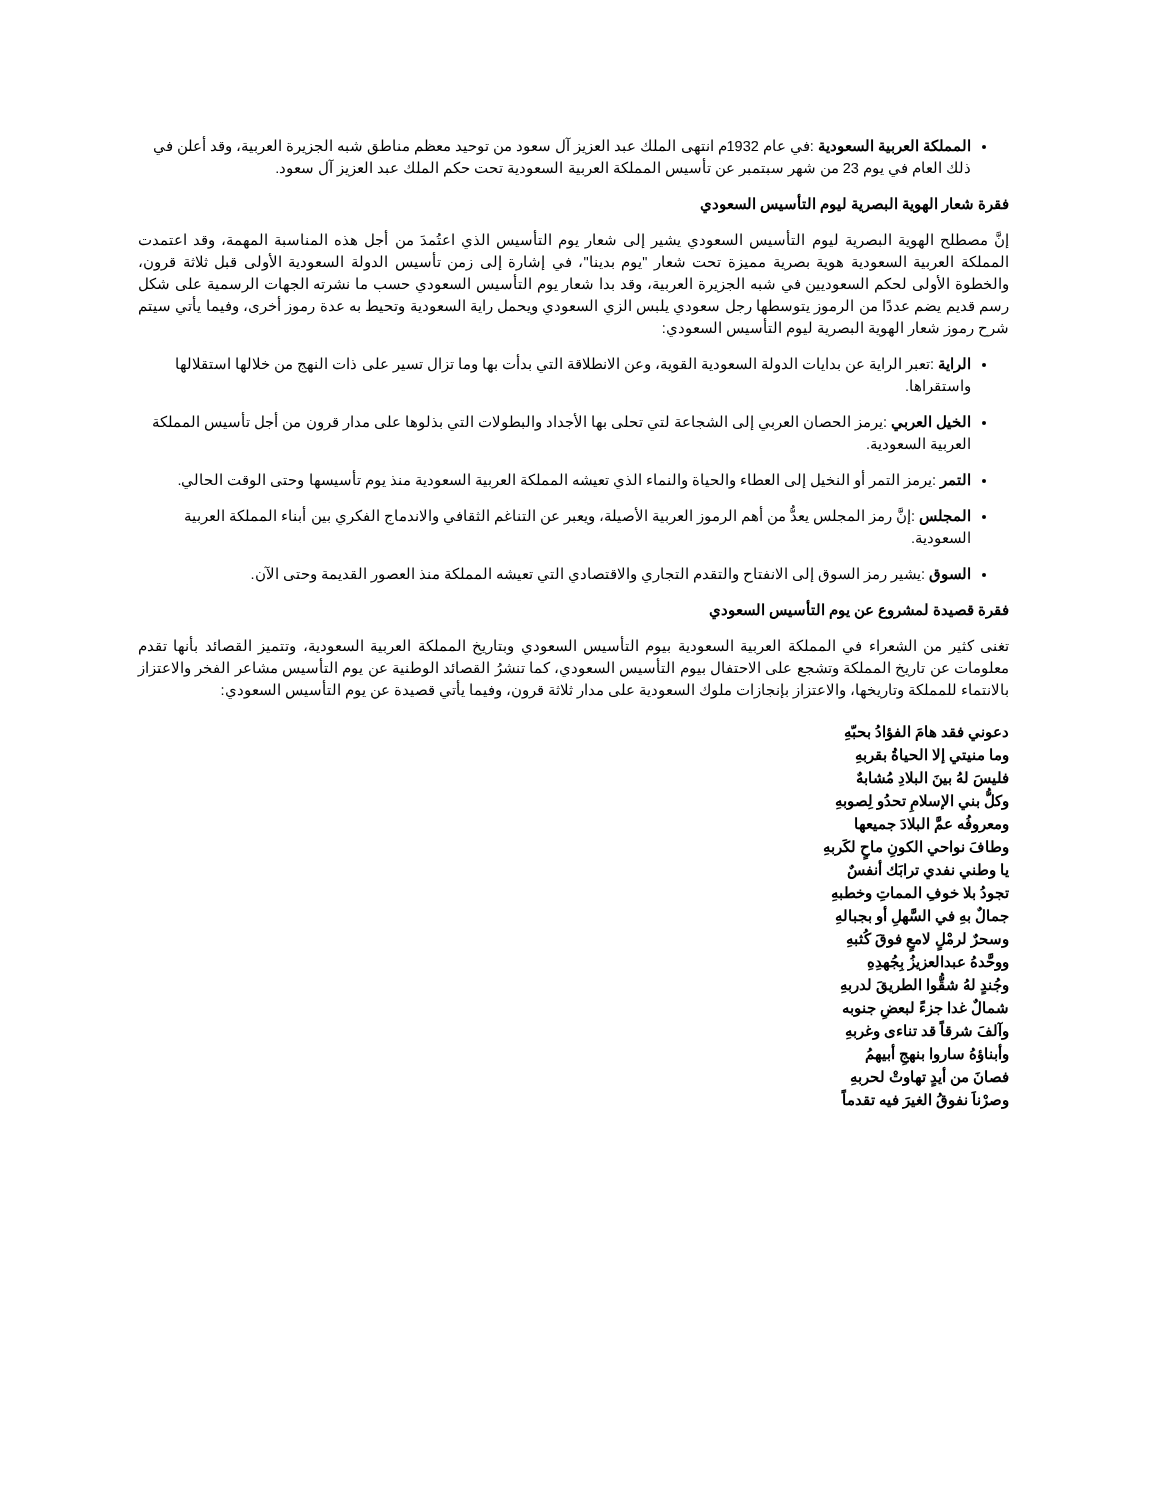المملكة العربية السعودية :في عام 1932م انتهى الملك عبد العزيز آل سعود من توحيد معظم مناطق شبه الجزيرة العربية، وقد أعلن في ذلك العام في يوم 23 من شهر سبتمبر عن تأسيس المملكة العربية السعودية تحت حكم الملك عبد العزيز آل سعود.
فقرة شعار الهوية البصرية ليوم التأسيس السعودي
إنَّ مصطلح الهوية البصرية ليوم التأسيس السعودي يشير إلى شعار يوم التأسيس الذي اعتُمدَ من أجل هذه المناسبة المهمة، وقد اعتمدت المملكة العربية السعودية هوية بصرية مميزة تحت شعار "يوم بدينا"، في إشارة إلى زمن تأسيس الدولة السعودية الأولى قبل ثلاثة قرون، والخطوة الأولى لحكم السعوديين في شبه الجزيرة العربية، وقد بدا شعار يوم التأسيس السعودي حسب ما نشرته الجهات الرسمية على شكل رسم قديم يضم عددًا من الرموز يتوسطها رجل سعودي يلبس الزي السعودي ويحمل راية السعودية وتحيط به عدة رموز أخرى، وفيما يأتي سيتم شرح رموز شعار الهوية البصرية ليوم التأسيس السعودي:
الراية :تعبر الراية عن بدايات الدولة السعودية القوية، وعن الانطلاقة التي بدأت بها وما تزال تسير على ذات النهج من خلالها استقلالها واستقراها.
الخيل العربي :يرمز الحصان العربي إلى الشجاعة لتي تحلى بها الأجداد والبطولات التي بذلوها على مدار قرون من أجل تأسيس المملكة العربية السعودية.
التمر :يرمز التمر أو النخيل إلى العطاء والحياة والنماء الذي تعيشه المملكة العربية السعودية منذ يوم تأسيسها وحتى الوقت الحالي.
المجلس :إنَّ رمز المجلس يعدُّ من أهم الرموز العربية الأصيلة، ويعبر عن التناغم الثقافي والاندماج الفكري بين أبناء المملكة العربية السعودية.
السوق :يشير رمز السوق إلى الانفتاح والتقدم التجاري والاقتصادي التي تعيشه المملكة منذ العصور القديمة وحتى الآن.
فقرة قصيدة لمشروع عن يوم التأسيس السعودي
تغنى كثير من الشعراء في المملكة العربية السعودية بيوم التأسيس السعودي وبتاريخ المملكة العربية السعودية، وتتميز القصائد بأنها تقدم معلومات عن تاريخ المملكة وتشجع على الاحتفال بيوم التأسيس السعودي، كما تنشرُ القصائد الوطنية عن يوم التأسيس مشاعر الفخر والاعتزاز بالانتماء للمملكة وتاريخها، والاعتزاز بإنجازات ملوك السعودية على مدار ثلاثة قرون، وفيما يأتي قصيدة عن يوم التأسيس السعودي:
دعوني فقد هامَ الفؤادُ بحبّهِ
وما منيتي إلا الحياةُ بقربهِ
فليسَ لهُ بينَ البلادِ مُشابهٌ
وكلُّ بني الإسلامِ تحدُو لِصوبهِ
ومعروفُه عمَّ البلادَ جميعها
وطافَ نواحي الكونِ ماحٍ لكَربهِ
يا وطني نفدي ترابَك أنفسٌ
تجودُ بلا خوفِ المماتِ وخطبهِ
جمالٌ بهِ في السَّهلِ أو بجبالهِ
وسحرٌ لرمْلٍ لامعٍ فوقَ كُثبهِ
ووحَّدهُ عبدالعزيزُ بِجُهدِهِ
وجُندٍ لهُ شقُّوا الطريقَ لدربهِ
شمالٌ غدا جزءً لبعضِ جنوبه
وآلفَ شرقاً قد تناءى وغربهِ
وأبناؤهُ ساروا بنهجِ أبيهمُ
فصانَ من أيدٍ تهاوتْ لحربهِ
وصرْناَ نفوقُ الغيرَ فيه تقدماً